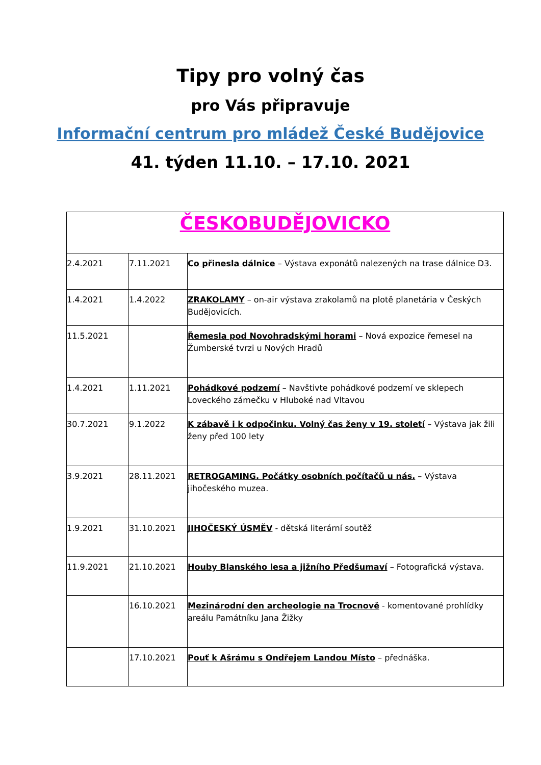Tipy pro volný čas
pro Vás připravuje
Informační centrum pro mládež České Budějovice
41. týden 11.10. – 17.10. 2021
| ČESKOBUDĚJOVICKO | | |
| 2.4.2021 | 7.11.2021 | Co přinesla dálnice – Výstava exponátů nalezených na trase dálnice D3. |
| 1.4.2021 | 1.4.2022 | ZRAKOLAMY – on-air výstava zrakolamů na plotě planetária v Českých Budějovicích. |
| 11.5.2021 | | Řemesla pod Novohradskými horami – Nová expozice řemesel na Žumberské tvrzi u Nových Hradů |
| 1.4.2021 | 1.11.2021 | Pohádkové podzemí – Navštivte pohádkové podzemí ve sklepech Loveckého zámečku v Hluboké nad Vltavou |
| 30.7.2021 | 9.1.2022 | K zábavě i k odpočinku. Volný čas ženy v 19. století – Výstava jak žili ženy před 100 lety |
| 3.9.2021 | 28.11.2021 | RETROGAMING. Počátky osobních počítačů u nás. – Výstava jihočeského muzea. |
| 1.9.2021 | 31.10.2021 | JIHOČESKÝ ÚSMĚV - dětská literární soutěž |
| 11.9.2021 | 21.10.2021 | Houby Blanského lesa a jižního Předšumaví – Fotografická výstava. |
| | 16.10.2021 | Mezinárodní den archeologie na Trocnově - komentované prohlídky areálu Památníku Jana Žižky |
| | 17.10.2021 | Pouť k Ašrámu s Ondřejem Landou Místo – přednáška. |